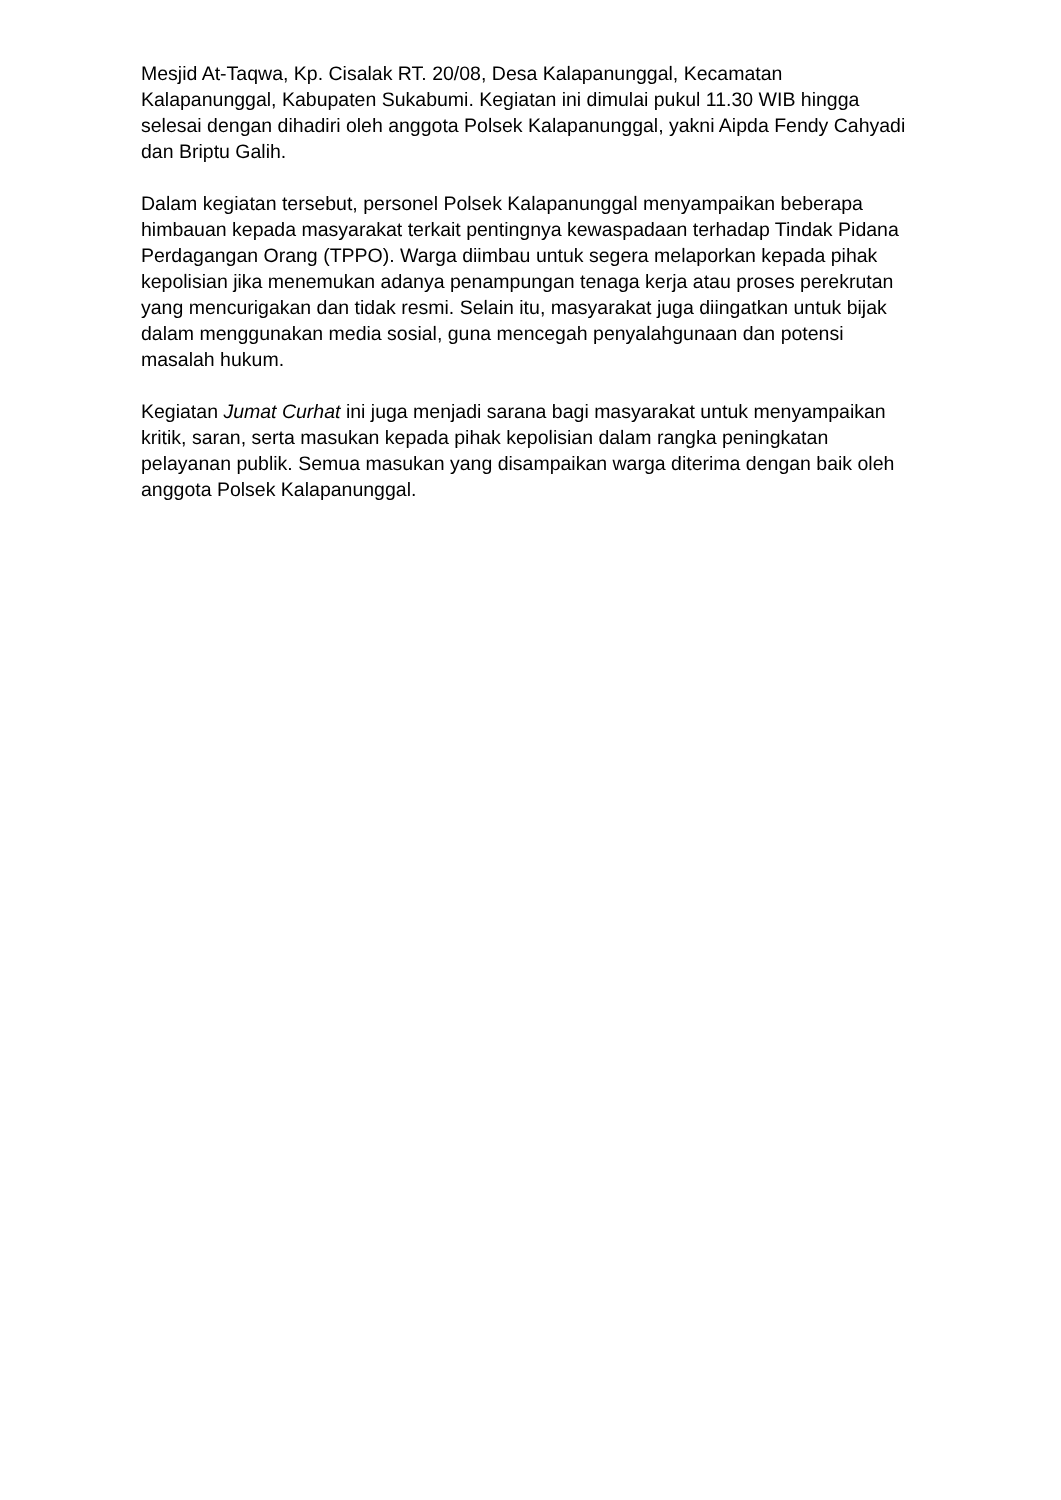Mesjid At-Taqwa, Kp. Cisalak RT. 20/08, Desa Kalapanunggal, Kecamatan Kalapanunggal, Kabupaten Sukabumi. Kegiatan ini dimulai pukul 11.30 WIB hingga selesai dengan dihadiri oleh anggota Polsek Kalapanunggal, yakni Aipda Fendy Cahyadi dan Briptu Galih.
Dalam kegiatan tersebut, personel Polsek Kalapanunggal menyampaikan beberapa himbauan kepada masyarakat terkait pentingnya kewaspadaan terhadap Tindak Pidana Perdagangan Orang (TPPO). Warga diimbau untuk segera melaporkan kepada pihak kepolisian jika menemukan adanya penampungan tenaga kerja atau proses perekrutan yang mencurigakan dan tidak resmi. Selain itu, masyarakat juga diingatkan untuk bijak dalam menggunakan media sosial, guna mencegah penyalahgunaan dan potensi masalah hukum.
Kegiatan Jumat Curhat ini juga menjadi sarana bagi masyarakat untuk menyampaikan kritik, saran, serta masukan kepada pihak kepolisian dalam rangka peningkatan pelayanan publik. Semua masukan yang disampaikan warga diterima dengan baik oleh anggota Polsek Kalapanunggal.